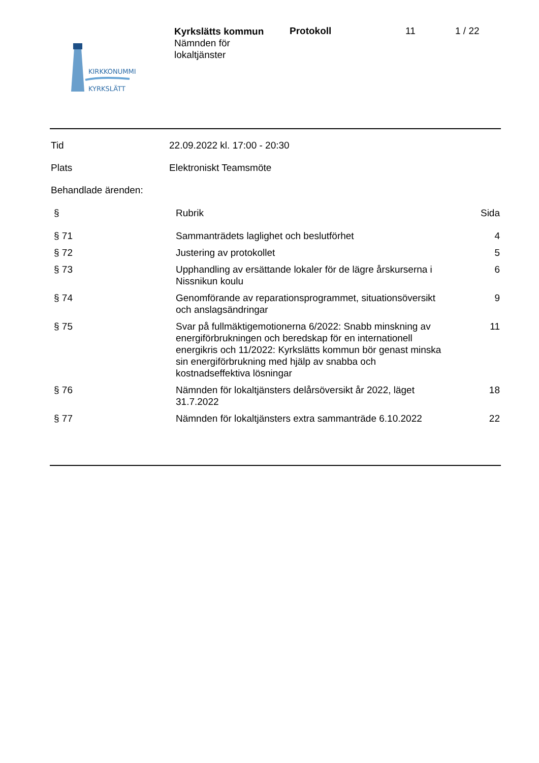KIRKKONUMMI
KYRKSLÄTT
Kyrkslätts kommun
Nämnden för
lokaltjänster
Protokoll 11 1 / 22
Tid 22.09.2022 kl. 17:00 - 20:30
Plats Elektroniskt Teamsmöte
Behandlade ärenden:
| § | Rubrik | Sida |
| --- | --- | --- |
| § 71 | Sammanträdets laglighet och beslutförhet | 4 |
| § 72 | Justering av protokollet | 5 |
| § 73 | Upphandling av ersättande lokaler för de lägre årskurserna i Nissnikun koulu | 6 |
| § 74 | Genomförande av reparationsprogrammet, situationsöversikt och anslagsändringar | 9 |
| § 75 | Svar på fullmäktigemotionerna 6/2022: Snabb minskning av energiförbrukningen och beredskap för en internationell energikris och 11/2022: Kyrkslätts kommun bör genast minska sin energiförbrukning med hjälp av snabba och kostnadseffektiva lösningar | 11 |
| § 76 | Nämnden för lokaltjänsters delårsöversikt år 2022, läget 31.7.2022 | 18 |
| § 77 | Nämnden för lokaltjänsters extra sammanträde 6.10.2022 | 22 |